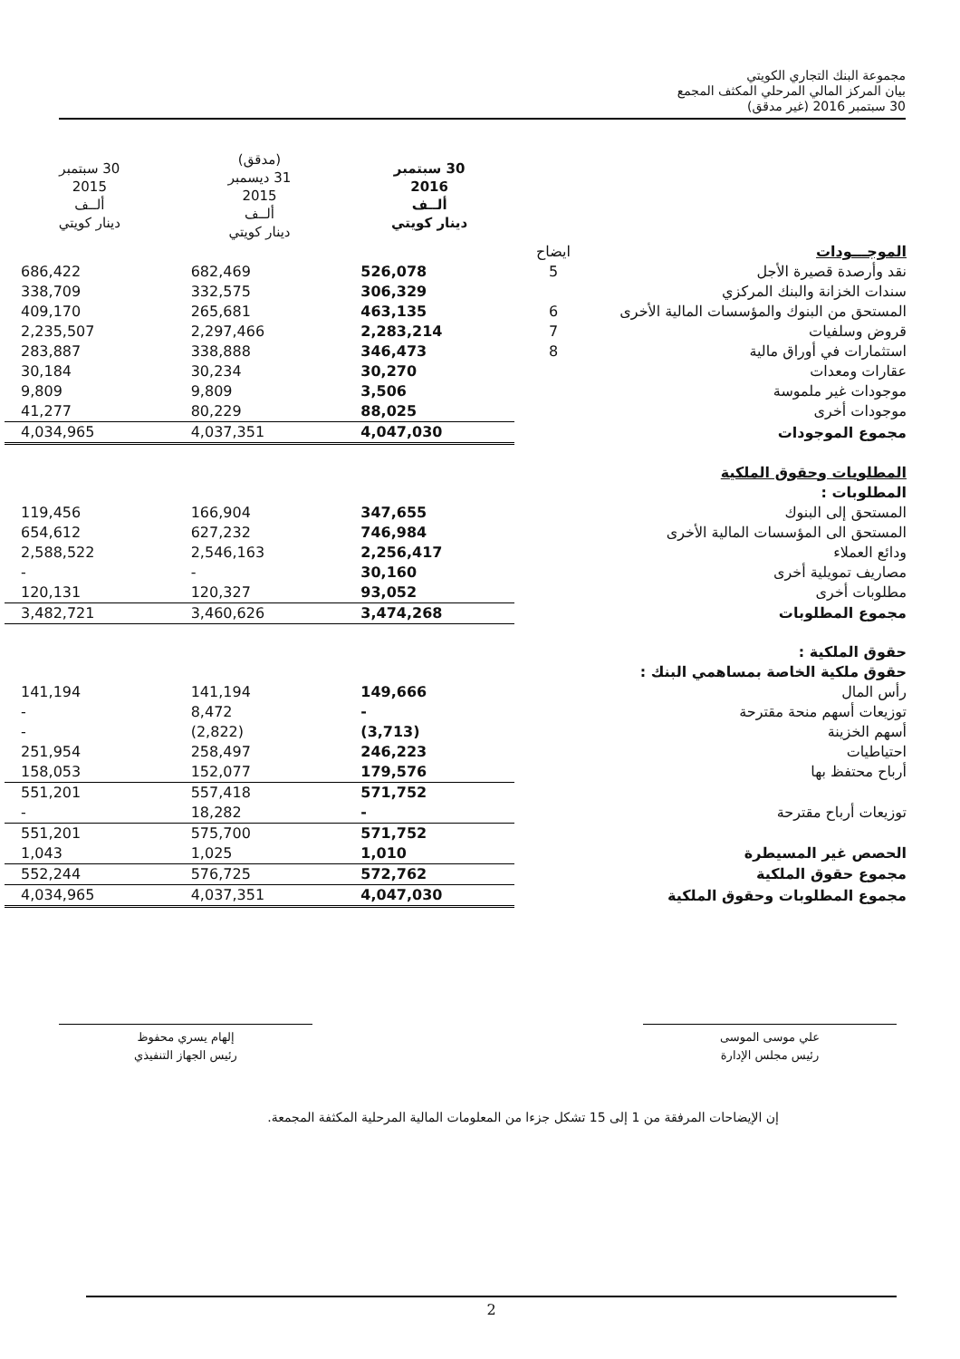مجموعة البنك التجاري الكويتي
بيان المركز المالي المرحلي المكثف المجمع
30 سبتمبر 2016 (غير مدقق)
| | | 30 سبتمبر 2016 ألــف دينار كويتي | (مدقق) 31 ديسمبر 2015 ألــف دينار كويتي | 30 سبتمبر 2015 ألــف دينار كويتي |
| --- | --- | --- | --- | --- |
| الموجـــودات | ايضاح | | | |
| نقد وأرصدة قصيرة الأجل | 5 | 526,078 | 682,469 | 686,422 |
| سندات الخزانة والبنك المركزي | | 306,329 | 332,575 | 338,709 |
| المستحق من البنوك والمؤسسات المالية الأخرى | 6 | 463,135 | 265,681 | 409,170 |
| قروض وسلفيات | 7 | 2,283,214 | 2,297,466 | 2,235,507 |
| استثمارات في أوراق مالية | 8 | 346,473 | 338,888 | 283,887 |
| عقارات ومعدات | | 30,270 | 30,234 | 30,184 |
| موجودات غير ملموسة | | 3,506 | 9,809 | 9,809 |
| موجودات أخرى | | 88,025 | 80,229 | 41,277 |
| مجموع الموجودات | | 4,047,030 | 4,037,351 | 4,034,965 |
| المطلوبات وحقوق الملكية | | | | |
| المطلوبات : | | | | |
| المستحق إلى البنوك | | 347,655 | 166,904 | 119,456 |
| المستحق الى المؤسسات المالية الأخرى | | 746,984 | 627,232 | 654,612 |
| ودائع العملاء | | 2,256,417 | 2,546,163 | 2,588,522 |
| مصاريف تمويلية أخرى | | 30,160 | - | - |
| مطلوبات أخرى | | 93,052 | 120,327 | 120,131 |
| مجموع المطلوبات | | 3,474,268 | 3,460,626 | 3,482,721 |
| حقوق الملكية : | | | | |
| حقوق ملكية الخاصة بمساهمي البنك : | | | | |
| رأس المال | | 149,666 | 141,194 | 141,194 |
| توزيعات أسهم منحة مقترحة | | - | 8,472 | - |
| أسهم الخزينة | | (3,713) | (2,822) | - |
| احتياطيات | | 246,223 | 258,497 | 251,954 |
| أرباح محتفظ بها | | 179,576 | 152,077 | 158,053 |
| | | 571,752 | 557,418 | 551,201 |
| توزيعات أرباح مقترحة | | - | 18,282 | - |
| | | 571,752 | 575,700 | 551,201 |
| الحصص غير المسيطرة | | 1,010 | 1,025 | 1,043 |
| مجموع حقوق الملكية | | 572,762 | 576,725 | 552,244 |
| مجموع المطلوبات وحقوق الملكية | | 4,047,030 | 4,037,351 | 4,034,965 |
علي موسى الموسى
رئيس مجلس الإدارة
إلهام يسري محفوظ
رئيس الجهاز التنفيذي
إن الإيضاحات المرفقة من 1 إلى 15 تشكل جزءا من المعلومات المالية المرحلية المكثفة المجمعة.
2